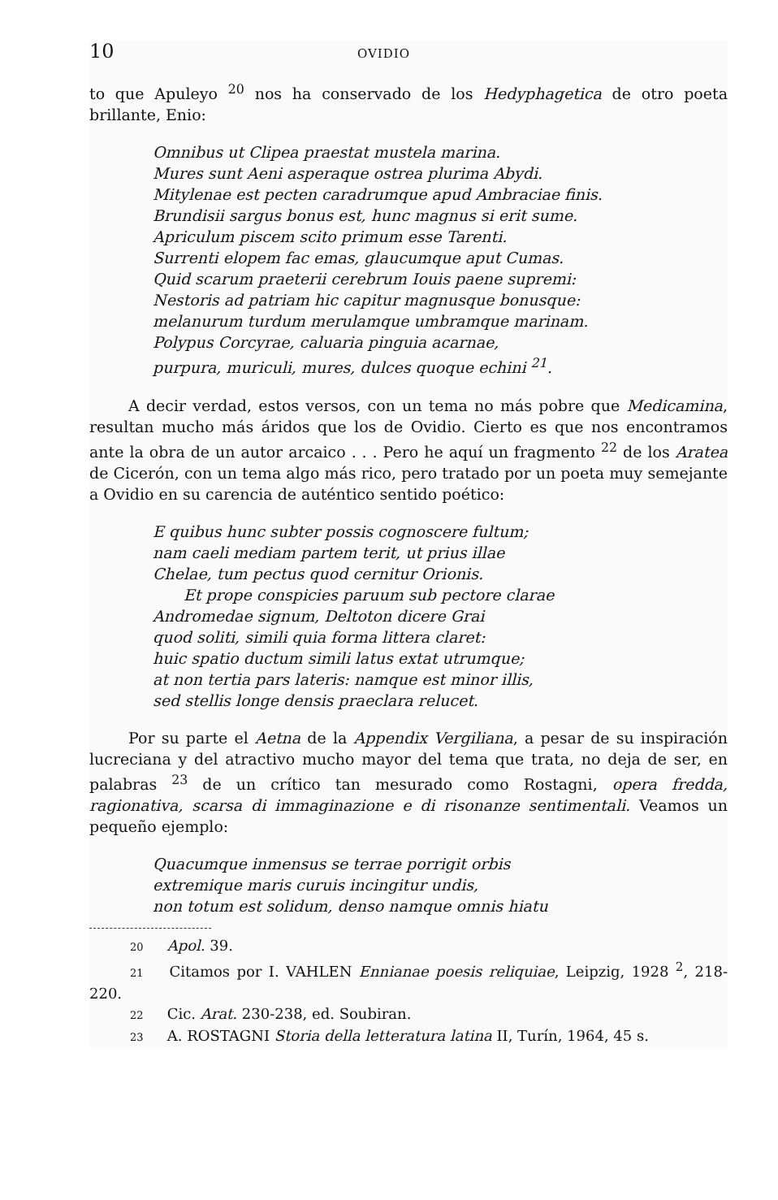10 OVIDIO
to que Apuleyo <sup>20</sup> nos ha conservado de los Hedyphagetica de otro poeta brillante, Enio:
Omnibus ut Clipea praestat mustela marina.
Mures sunt Aeni asperaque ostrea plurima Abydi.
Mitylenae est pecten caradrumque apud Ambraciae finis.
Brundisii sargus bonus est, hunc magnus si erit sume.
Apriculum piscem scito primum esse Tarenti.
Surrenti elopem fac emas, glaucumque aput Cumas.
Quid scarum praeterii cerebrum Iouis paene supremi:
Nestoris ad patriam hic capitur magnusque bonusque:
melanurum turdum merulamque umbramque marinam.
Polypus Corcyrae, caluaria pinguia acarnae,
purpura, muriculi, mures, dulces quoque echini <sup>21</sup>.
A decir verdad, estos versos, con un tema no más pobre que Medicamina, resultan mucho más áridos que los de Ovidio. Cierto es que nos encontramos ante la obra de un autor arcaico . . . Pero he aquí un fragmento <sup>22</sup> de los Aratea de Cicerón, con un tema algo más rico, pero tratado por un poeta muy semejante a Ovidio en su carencia de auténtico sentido poético:
E quibus hunc subter possis cognoscere fultum;
nam caeli mediam partem terit, ut prius illae
Chelae, tum pectus quod cernitur Orionis.
Et prope conspicies paruum sub pectore clarae
Andromedae signum, Deltoton dicere Grai
quod soliti, simili quia forma littera claret:
huic spatio ductum simili latus extat utrumque;
at non tertia pars lateris: namque est minor illis,
sed stellis longe densis praeclara relucet.
Por su parte el Aetna de la Appendix Vergiliana, a pesar de su inspiración lucreciana y del atractivo mucho mayor del tema que trata, no deja de ser, en palabras <sup>23</sup> de un crítico tan mesurado como Rostagni, opera fredda, ragionativa, scarsa di immaginazione e di risonanze sentimentali. Veamos un pequeño ejemplo:
Quacumque inmensus se terrae porrigit orbis
extremique maris curuis incingitur undis,
non totum est solidum, denso namque omnis hiatu
20 Apol. 39.
21 Citamos por I. VAHLEN Ennianae poesis reliquiae, Leipzig, 1928 <sup>2</sup>, 218-220.
22 Cic. Arat. 230-238, ed. Soubiran.
23 A. ROSTAGNI Storia della letteratura latina II, Turín, 1964, 45 s.